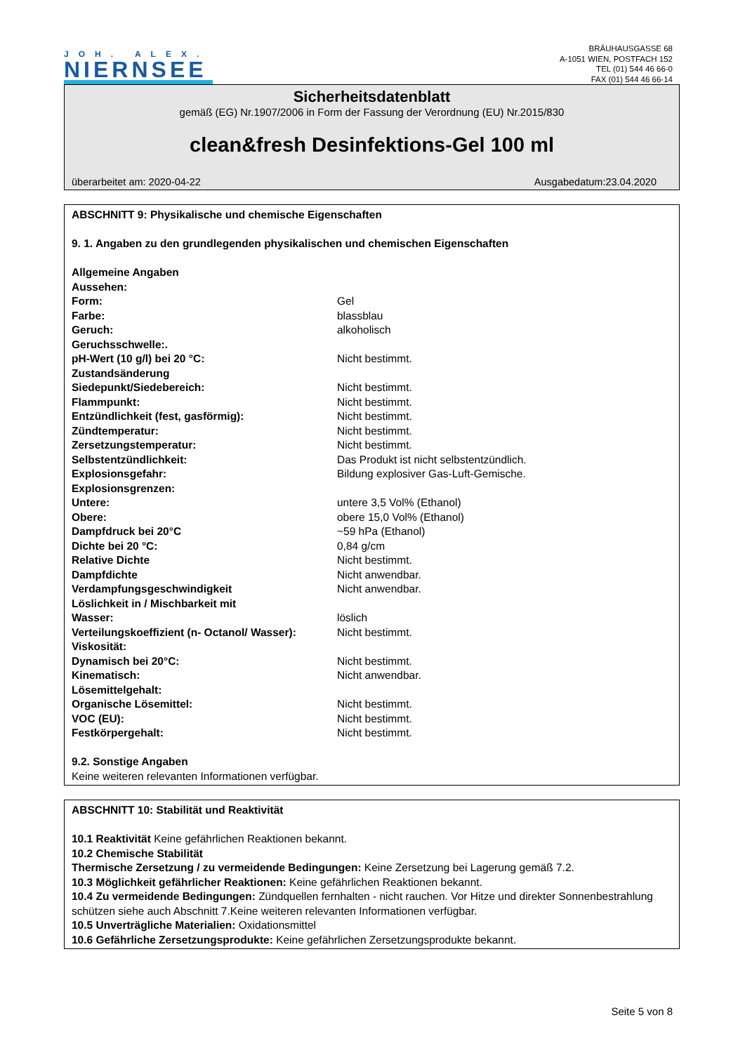JOH. ALEX.
NIERNSEE
BRÄUHAUSGASSE 68
A-1051 WIEN, POSTFACH 152
TEL (01) 544 46 66-0
FAX (01) 544 46 66-14
Sicherheitsdatenblatt
gemäß (EG) Nr.1907/2006 in Form der Fassung der Verordnung (EU) Nr.2015/830
clean&fresh Desinfektions-Gel 100 ml
überarbeitet am: 2020-04-22 Ausgabedatum:23.04.2020
ABSCHNITT 9: Physikalische und chemische Eigenschaften
9. 1. Angaben zu den grundlegenden physikalischen und chemischen Eigenschaften
| Allgemeine Angaben | |
| Aussehen: | |
| Form: | Gel |
| Farbe: | blassblau |
| Geruch: | alkoholisch |
| Geruchsschwelle:. | |
| pH-Wert (10 g/l) bei 20 °C: | Nicht bestimmt. |
| Zustandsänderung | |
| Siedepunkt/Siedebereich: | Nicht bestimmt. |
| Flammpunkt: | Nicht bestimmt. |
| Entzündlichkeit (fest, gasförmig): | Nicht bestimmt. |
| Zündtemperatur: | Nicht bestimmt. |
| Zersetzungstemperatur: | Nicht bestimmt. |
| Selbstentzündlichkeit: | Das Produkt ist nicht selbstentzündlich. |
| Explosionsgefahr: | Bildung explosiver Gas-Luft-Gemische. |
| Explosionsgrenzen: | |
| Untere: | untere 3,5 Vol% (Ethanol) |
| Obere: | obere 15,0 Vol% (Ethanol) |
| Dampfdruck bei 20°C | ~59 hPa (Ethanol) |
| Dichte bei 20 °C: | 0,84 g/cm |
| Relative Dichte | Nicht bestimmt. |
| Dampfdichte | Nicht anwendbar. |
| Verdampfungsgeschwindigkeit | Nicht anwendbar. |
| Löslichkeit in / Mischbarkeit mit | |
| Wasser: | löslich |
| Verteilungskoeffizient (n- Octanol/ Wasser): | Nicht bestimmt. |
| Viskosität: | |
| Dynamisch bei 20°C: | Nicht bestimmt. |
| Kinematisch: | Nicht anwendbar. |
| Lösemittelgehalt: | |
| Organische Lösemittel: | Nicht bestimmt. |
| VOC (EU): | Nicht bestimmt. |
| Festkörpergehalt: | Nicht bestimmt. |
9.2. Sonstige Angaben
Keine weiteren relevanten Informationen verfügbar.
ABSCHNITT 10: Stabilität und Reaktivität
10.1 Reaktivität Keine gefährlichen Reaktionen bekannt.
10.2 Chemische Stabilität
Thermische Zersetzung / zu vermeidende Bedingungen: Keine Zersetzung bei Lagerung gemäß 7.2.
10.3 Möglichkeit gefährlicher Reaktionen: Keine gefährlichen Reaktionen bekannt.
10.4 Zu vermeidende Bedingungen: Zündquellen fernhalten - nicht rauchen. Vor Hitze und direkter Sonnenbestrahlung schützen siehe auch Abschnitt 7.Keine weiteren relevanten Informationen verfügbar.
10.5 Unverträgliche Materialien: Oxidationsmittel
10.6 Gefährliche Zersetzungsprodukte: Keine gefährlichen Zersetzungsprodukte bekannt.
Seite 5 von 8